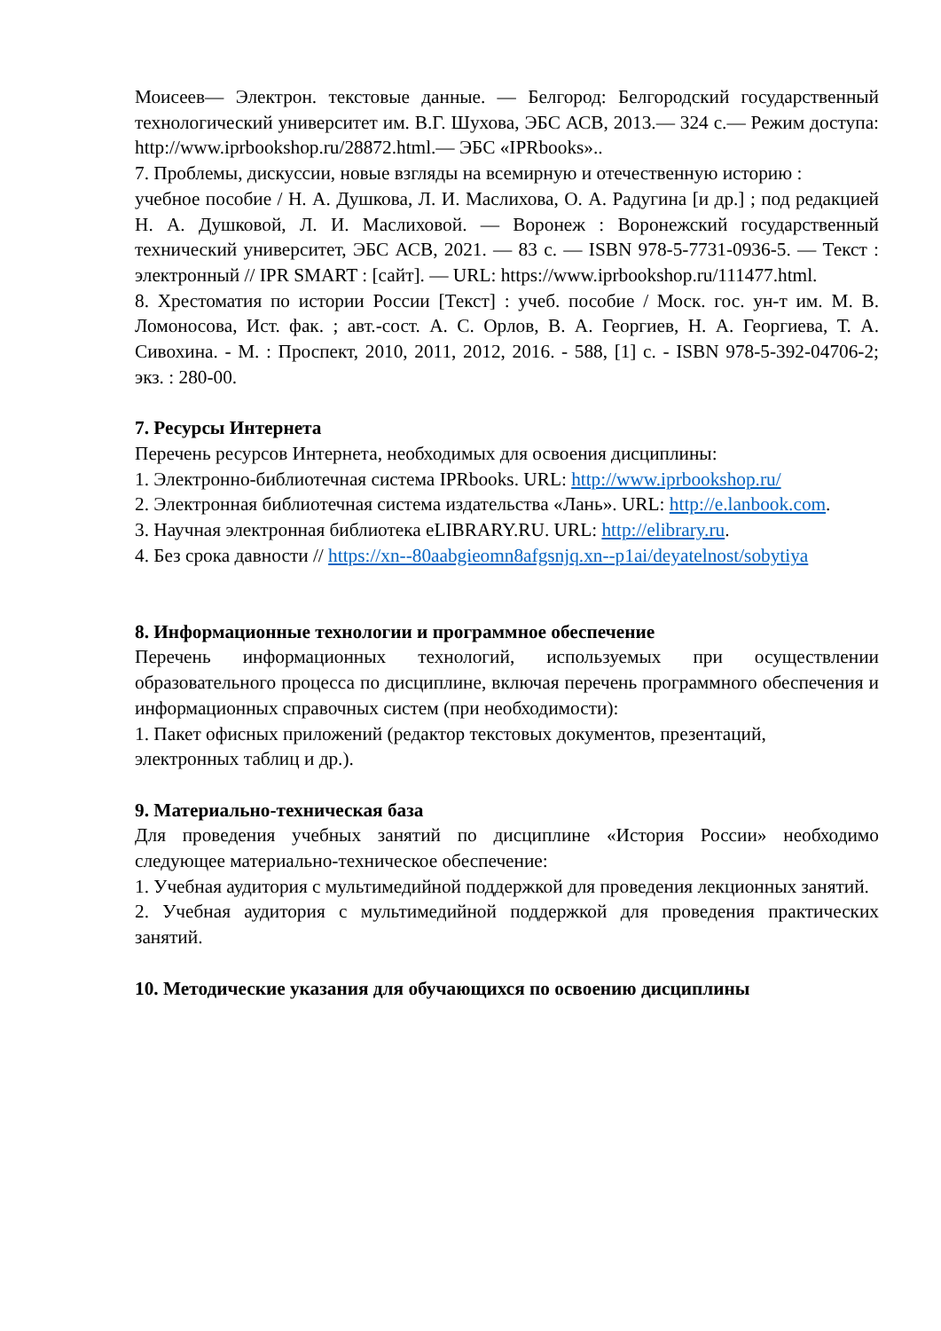Моисеев— Электрон. текстовые данные. — Белгород: Белгородский государственный технологический университет им. В.Г. Шухова, ЭБС АСВ, 2013.— 324 c.— Режим доступа: http://www.iprbookshop.ru/28872.html.— ЭБС «IPRbooks»..
7. Проблемы, дискуссии, новые взгляды на всемирную и отечественную историю :
учебное пособие / Н. А. Душкова, Л. И. Маслихова, О. А. Радугина [и др.] ; под редакцией Н. А. Душковой, Л. И. Маслиховой. — Воронеж : Воронежский государственный технический университет, ЭБС АСВ, 2021. — 83 c. — ISBN 978-5-7731-0936-5. — Текст : электронный // IPR SMART : [сайт]. — URL: https://www.iprbookshop.ru/111477.html.
8. Хрестоматия по истории России [Текст] : учеб. пособие / Моск. гос. ун-т им. М. В. Ломоносова, Ист. фак. ; авт.-сост. А. С. Орлов, В. А. Георгиев, Н. А. Георгиева, Т. А. Сивохина. - М. : Проспект, 2010, 2011, 2012, 2016. - 588, [1] с. - ISBN 978-5-392-04706-2; экз. : 280-00.
7. Ресурсы Интернета
Перечень ресурсов Интернета, необходимых для освоения дисциплины:
1. Электронно-библиотечная система IPRbooks. URL: http://www.iprbookshop.ru/
2. Электронная библиотечная система издательства «Лань». URL: http://e.lanbook.com.
3. Научная электронная библиотека eLIBRARY.RU. URL: http://elibrary.ru.
4. Без срока давности // https://xn--80aabgieomn8afgsnjq.xn--p1ai/deyatelnost/sobytiya
8. Информационные технологии и программное обеспечение
Перечень информационных технологий, используемых при осуществлении образовательного процесса по дисциплине, включая перечень программного обеспечения и информационных справочных систем (при необходимости):
1. Пакет офисных приложений (редактор текстовых документов, презентаций,
электронных таблиц и др.).
9. Материально-техническая база
Для проведения учебных занятий по дисциплине «История России» необходимо следующее материально-техническое обеспечение:
1. Учебная аудитория с мультимедийной поддержкой для проведения лекционных занятий.
2. Учебная аудитория с мультимедийной поддержкой для проведения практических занятий.
10. Методические указания для обучающихся по освоению дисциплины